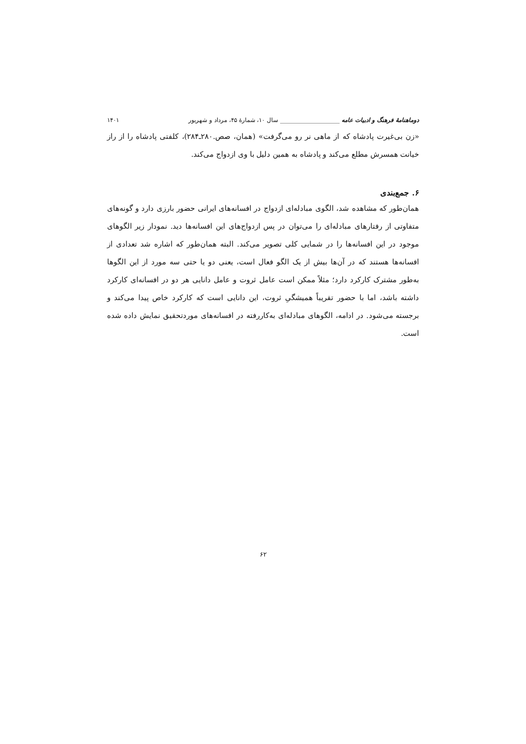دوماهنامهٔ فرهنگ و ادبیات عامه ____________________ سال ۱۰، شمارهٔ ۴۵، مرداد و شهریور ۱۴۰۱
«زن بی‌غیرت پادشاه که از ماهی نر رو می‌گرفت» (همان، صص.۲۸۰ـ۲۸۴)، کلفتی پادشاه را از راز خیانت همسرش مطلع می‌کند و پادشاه به همین دلیل با وی ازدواج می‌کند.
۶. جمع‌بندی
همان‌طور که مشاهده شد، الگوی مبادله‌ای ازدواج در افسانه‌های ایرانی حضور بارزی دارد و گونه‌های متفاوتی از رفتارهای مبادله‌ای را می‌توان در پس ازدواج‌های این افسانه‌ها دید. نمودار زیر الگوهای موجود در این افسانه‌ها را در شمایی کلی تصویر می‌کند. البته همان‌طور که اشاره شد تعدادی از افسانه‌ها هستند که در آن‌ها بیش از یک الگو فعال است، یعنی دو یا حتی سه مورد از این الگوها به‌طور مشترک کارکرد دارد؛ مثلاً ممکن است عامل ثروت و عامل دانایی هر دو در افسانه‌ای کارکرد داشته باشد، اما با حضور تقریباً همیشگیِ ثروت، این دانایی است که کارکرد خاص پیدا می‌کند و برجسته می‌شود. در ادامه، الگوهای مبادله‌ای به‌کاررفته در افسانه‌های موردتحقیق نمایش داده شده است.
۶۲